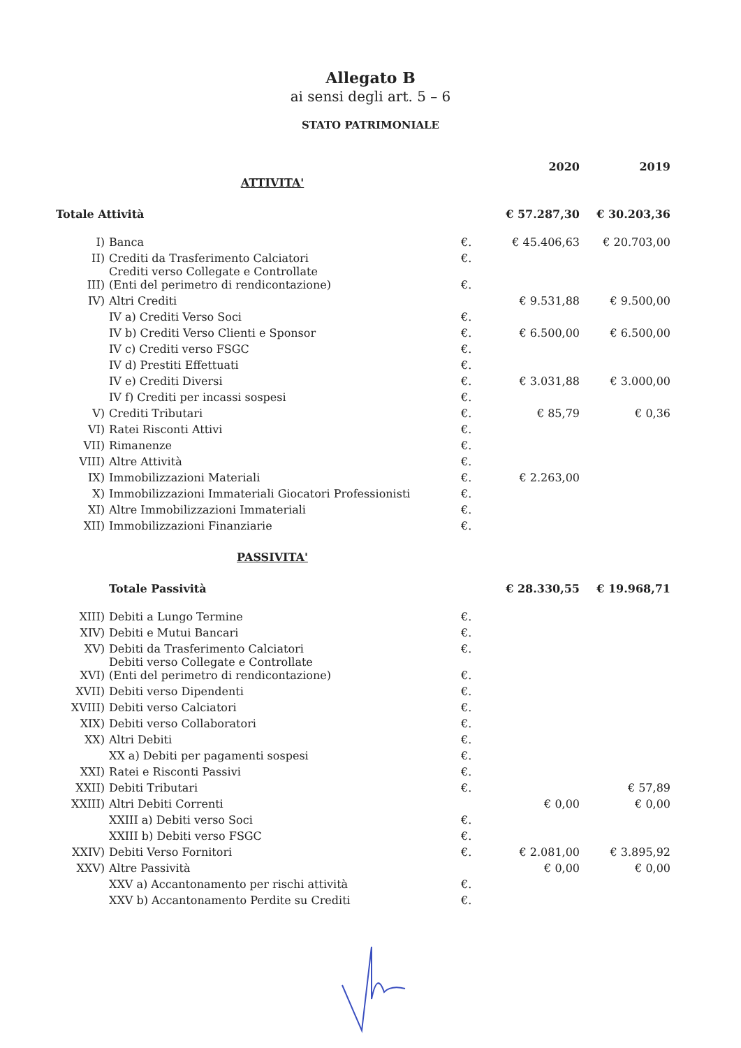Allegato B
ai sensi degli art. 5 – 6
STATO PATRIMONIALE
| | | | 2020 | 2019 |
| --- | --- | --- | --- | --- |
| ATTIVITA' | | | | |
| Totale Attività | | | € 57.287,30 | € 30.203,36 |
| I) | Banca | €. | € 45.406,63 | € 20.703,00 |
| II) | Crediti da Trasferimento Calciatori | €. | | |
| III) | Crediti verso Collegate e Controllate (Enti del perimetro di rendicontazione) | €. | | |
| IV) | Altri Crediti | | € 9.531,88 | € 9.500,00 |
| | IV a) Crediti Verso Soci | €. | | |
| | IV b) Crediti Verso Clienti e Sponsor | €. | € 6.500,00 | € 6.500,00 |
| | IV c) Crediti verso FSGC | €. | | |
| | IV d) Prestiti Effettuati | €. | | |
| | IV e) Crediti Diversi | €. | € 3.031,88 | € 3.000,00 |
| | IV f) Crediti per incassi sospesi | €. | | |
| V) | Crediti Tributari | €. | € 85,79 | € 0,36 |
| VI) | Ratei Risconti Attivi | €. | | |
| VII) | Rimanenze | €. | | |
| VIII) | Altre Attività | €. | | |
| IX) | Immobilizzazioni Materiali | €. | € 2.263,00 | |
| X) | Immobilizzazioni Immateriali Giocatori Professionisti | €. | | |
| XI) | Altre Immobilizzazioni Immateriali | €. | | |
| XII) | Immobilizzazioni Finanziarie | €. | | |
| PASSIVITA' | | | | |
| | Totale Passività | | € 28.330,55 | € 19.968,71 |
| XIII) | Debiti a Lungo Termine | €. | | |
| XIV) | Debiti e Mutui Bancari | €. | | |
| XV) | Debiti da Trasferimento Calciatori | €. | | |
| XVI) | Debiti verso Collegate e Controllate (Enti del perimetro di rendicontazione) | €. | | |
| XVII) | Debiti verso Dipendenti | €. | | |
| XVIII) | Debiti verso Calciatori | €. | | |
| XIX) | Debiti verso Collaboratori | €. | | |
| XX) | Altri Debiti | €. | | |
| | XX a) Debiti per pagamenti sospesi | €. | | |
| XXI) | Ratei e Risconti Passivi | €. | | |
| XXII) | Debiti Tributari | €. | | € 57,89 |
| XXIII) | Altri Debiti Correnti | | € 0,00 | € 0,00 |
| | XXIII a) Debiti verso Soci | €. | | |
| | XXIII b) Debiti verso FSGC | €. | | |
| XXIV) | Debiti Verso Fornitori | €. | € 2.081,00 | € 3.895,92 |
| XXV) | Altre Passività | | € 0,00 | € 0,00 |
| | XXV a) Accantonamento per rischi attività | €. | | |
| | XXV b) Accantonamento Perdite su Crediti | €. | | |